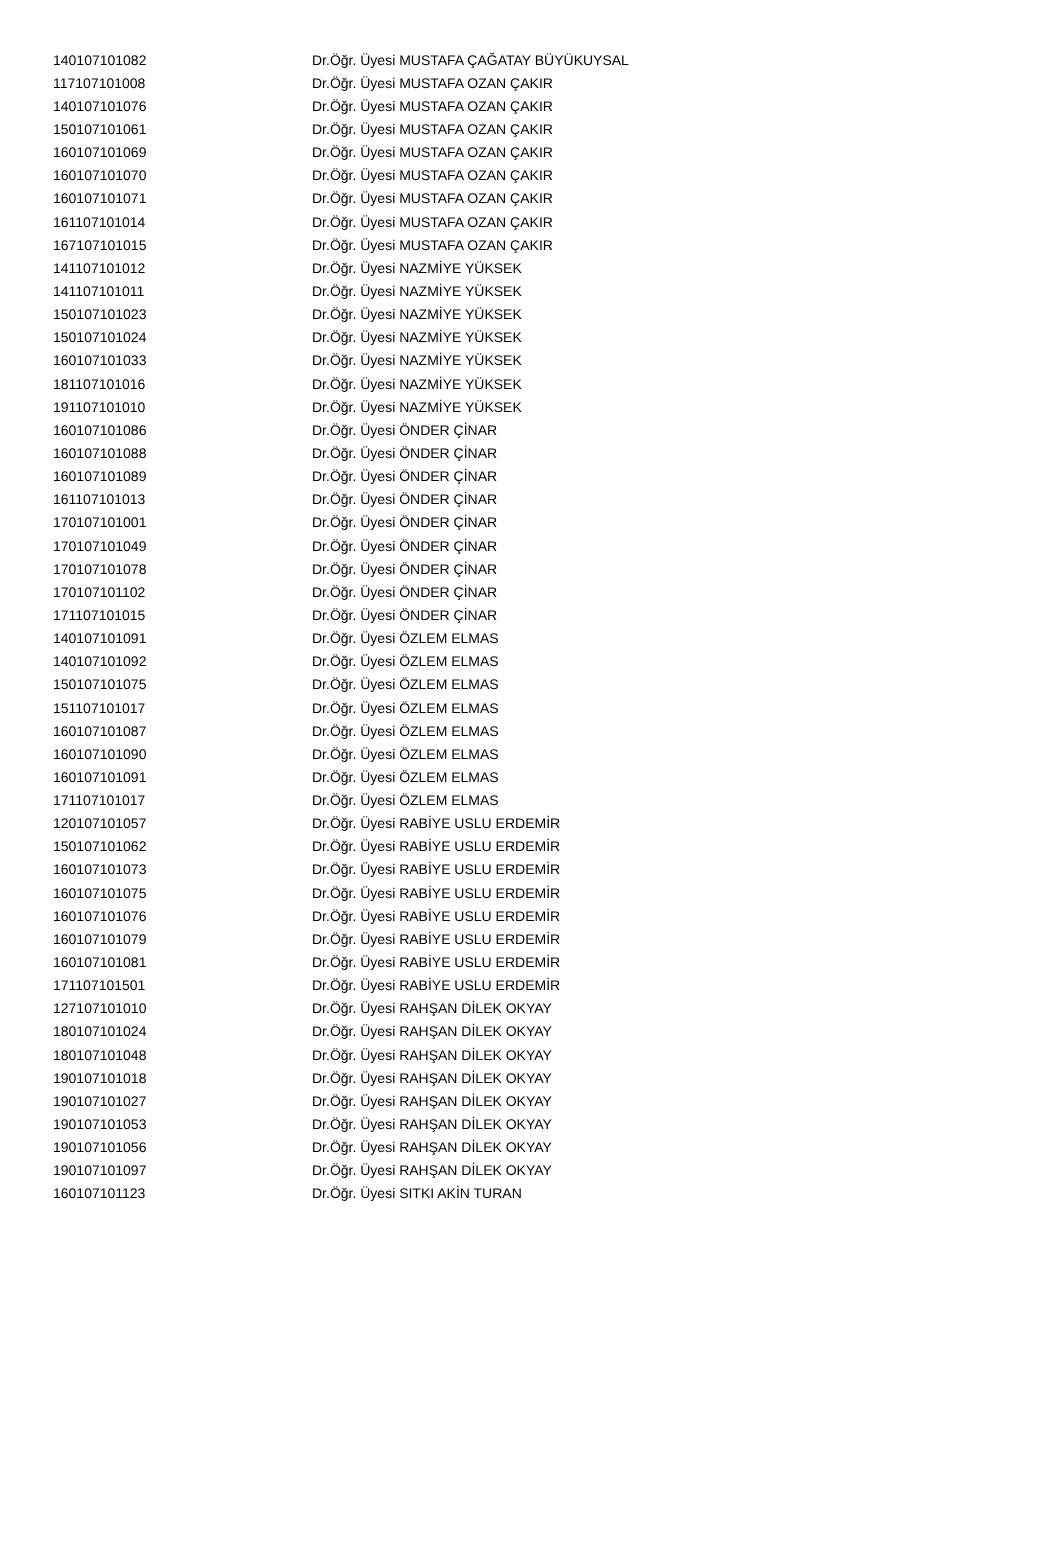| 140107101082 | Dr.Öğr. Üyesi MUSTAFA ÇAĞATAY BÜYÜKUYSAL |
| 117107101008 | Dr.Öğr. Üyesi MUSTAFA OZAN ÇAKIR |
| 140107101076 | Dr.Öğr. Üyesi MUSTAFA OZAN ÇAKIR |
| 150107101061 | Dr.Öğr. Üyesi MUSTAFA OZAN ÇAKIR |
| 160107101069 | Dr.Öğr. Üyesi MUSTAFA OZAN ÇAKIR |
| 160107101070 | Dr.Öğr. Üyesi MUSTAFA OZAN ÇAKIR |
| 160107101071 | Dr.Öğr. Üyesi MUSTAFA OZAN ÇAKIR |
| 161107101014 | Dr.Öğr. Üyesi MUSTAFA OZAN ÇAKIR |
| 167107101015 | Dr.Öğr. Üyesi MUSTAFA OZAN ÇAKIR |
| 141107101012 | Dr.Öğr. Üyesi NAZMİYE YÜKSEK |
| 141107101011 | Dr.Öğr. Üyesi NAZMİYE YÜKSEK |
| 150107101023 | Dr.Öğr. Üyesi NAZMİYE YÜKSEK |
| 150107101024 | Dr.Öğr. Üyesi NAZMİYE YÜKSEK |
| 160107101033 | Dr.Öğr. Üyesi NAZMİYE YÜKSEK |
| 181107101016 | Dr.Öğr. Üyesi NAZMİYE YÜKSEK |
| 191107101010 | Dr.Öğr. Üyesi NAZMİYE YÜKSEK |
| 160107101086 | Dr.Öğr. Üyesi ÖNDER ÇİNAR |
| 160107101088 | Dr.Öğr. Üyesi ÖNDER ÇİNAR |
| 160107101089 | Dr.Öğr. Üyesi ÖNDER ÇİNAR |
| 161107101013 | Dr.Öğr. Üyesi ÖNDER ÇİNAR |
| 170107101001 | Dr.Öğr. Üyesi ÖNDER ÇİNAR |
| 170107101049 | Dr.Öğr. Üyesi ÖNDER ÇİNAR |
| 170107101078 | Dr.Öğr. Üyesi ÖNDER ÇİNAR |
| 170107101102 | Dr.Öğr. Üyesi ÖNDER ÇİNAR |
| 171107101015 | Dr.Öğr. Üyesi ÖNDER ÇİNAR |
| 140107101091 | Dr.Öğr. Üyesi ÖZLEM ELMAS |
| 140107101092 | Dr.Öğr. Üyesi ÖZLEM ELMAS |
| 150107101075 | Dr.Öğr. Üyesi ÖZLEM ELMAS |
| 151107101017 | Dr.Öğr. Üyesi ÖZLEM ELMAS |
| 160107101087 | Dr.Öğr. Üyesi ÖZLEM ELMAS |
| 160107101090 | Dr.Öğr. Üyesi ÖZLEM ELMAS |
| 160107101091 | Dr.Öğr. Üyesi ÖZLEM ELMAS |
| 171107101017 | Dr.Öğr. Üyesi ÖZLEM ELMAS |
| 120107101057 | Dr.Öğr. Üyesi RABİYE USLU ERDEMİR |
| 150107101062 | Dr.Öğr. Üyesi RABİYE USLU ERDEMİR |
| 160107101073 | Dr.Öğr. Üyesi RABİYE USLU ERDEMİR |
| 160107101075 | Dr.Öğr. Üyesi RABİYE USLU ERDEMİR |
| 160107101076 | Dr.Öğr. Üyesi RABİYE USLU ERDEMİR |
| 160107101079 | Dr.Öğr. Üyesi RABİYE USLU ERDEMİR |
| 160107101081 | Dr.Öğr. Üyesi RABİYE USLU ERDEMİR |
| 171107101501 | Dr.Öğr. Üyesi RABİYE USLU ERDEMİR |
| 127107101010 | Dr.Öğr. Üyesi RAHŞAN DİLEK OKYAY |
| 180107101024 | Dr.Öğr. Üyesi RAHŞAN DİLEK OKYAY |
| 180107101048 | Dr.Öğr. Üyesi RAHŞAN DİLEK OKYAY |
| 190107101018 | Dr.Öğr. Üyesi RAHŞAN DİLEK OKYAY |
| 190107101027 | Dr.Öğr. Üyesi RAHŞAN DİLEK OKYAY |
| 190107101053 | Dr.Öğr. Üyesi RAHŞAN DİLEK OKYAY |
| 190107101056 | Dr.Öğr. Üyesi RAHŞAN DİLEK OKYAY |
| 190107101097 | Dr.Öğr. Üyesi RAHŞAN DİLEK OKYAY |
| 160107101123 | Dr.Öğr. Üyesi SITKI AKİN TURAN |